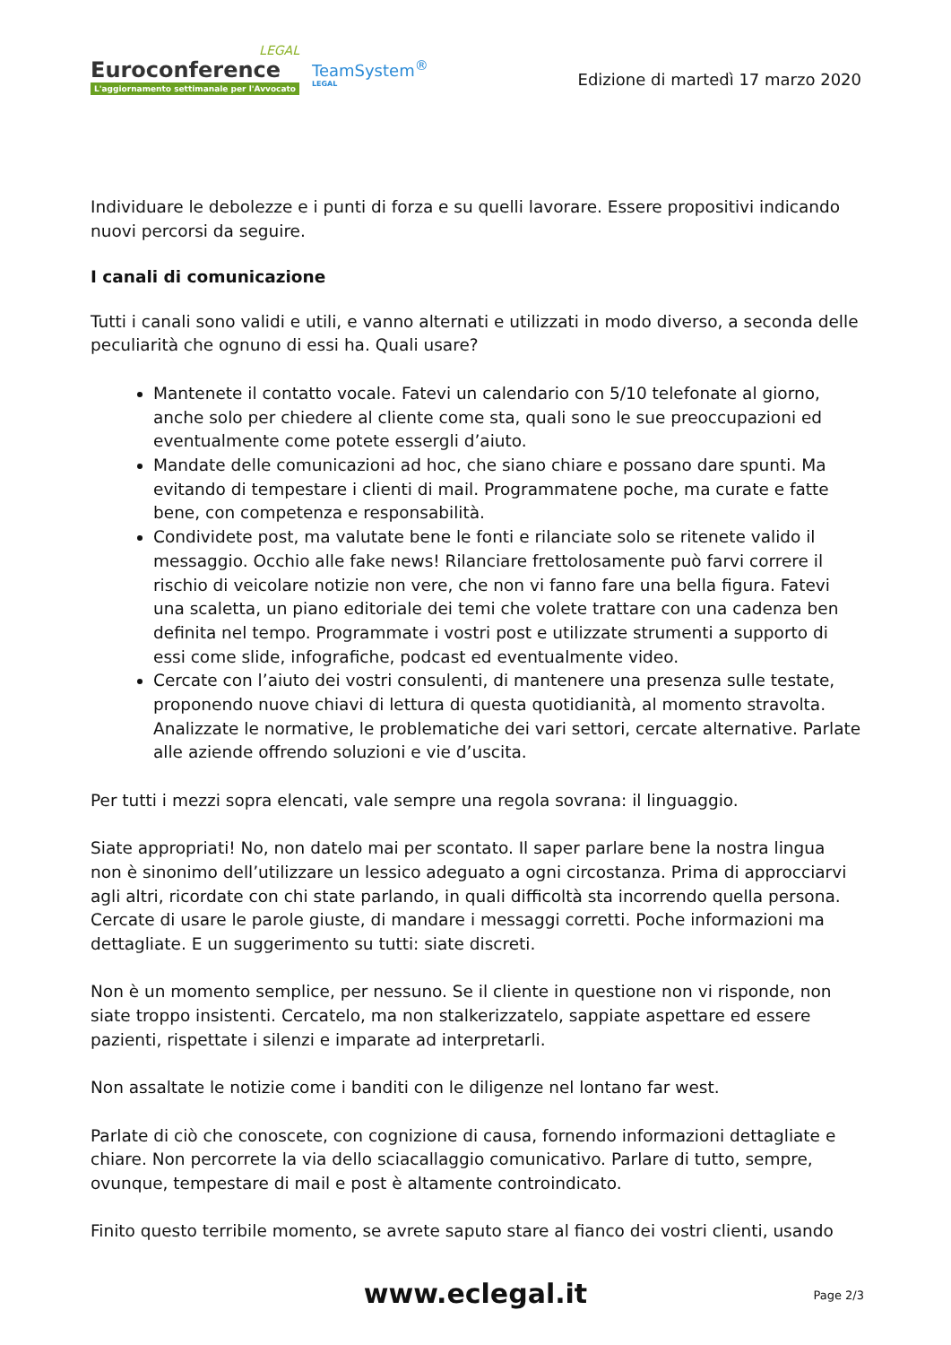LEGAL
Euroconference
L'aggiornamento settimanale per l'Avvocato
TeamSystem<sup>®</sup>
LEGAL
Edizione di martedì 17 marzo 2020
Individuare le debolezze e i punti di forza e su quelli lavorare. Essere propositivi indicando nuovi percorsi da seguire.
I canali di comunicazione
Tutti i canali sono validi e utili, e vanno alternati e utilizzati in modo diverso, a seconda delle peculiarità che ognuno di essi ha. Quali usare?
Mantenete il contatto vocale. Fatevi un calendario con 5/10 telefonate al giorno, anche solo per chiedere al cliente come sta, quali sono le sue preoccupazioni ed eventualmente come potete essergli d’aiuto.
Mandate delle comunicazioni ad hoc, che siano chiare e possano dare spunti. Ma evitando di tempestare i clienti di mail. Programmatene poche, ma curate e fatte bene, con competenza e responsabilità.
Condividete post, ma valutate bene le fonti e rilanciate solo se ritenete valido il messaggio. Occhio alle fake news! Rilanciare frettolosamente può farvi correre il rischio di veicolare notizie non vere, che non vi fanno fare una bella figura. Fatevi una scaletta, un piano editoriale dei temi che volete trattare con una cadenza ben definita nel tempo. Programmate i vostri post e utilizzate strumenti a supporto di essi come slide, infografiche, podcast ed eventualmente video.
Cercate con l’aiuto dei vostri consulenti, di mantenere una presenza sulle testate, proponendo nuove chiavi di lettura di questa quotidianità, al momento stravolta. Analizzate le normative, le problematiche dei vari settori, cercate alternative. Parlate alle aziende offrendo soluzioni e vie d’uscita.
Per tutti i mezzi sopra elencati, vale sempre una regola sovrana: il linguaggio.
Siate appropriati! No, non datelo mai per scontato. Il saper parlare bene la nostra lingua non è sinonimo dell’utilizzare un lessico adeguato a ogni circostanza. Prima di approcciarvi agli altri, ricordate con chi state parlando, in quali difficoltà sta incorrendo quella persona. Cercate di usare le parole giuste, di mandare i messaggi corretti. Poche informazioni ma dettagliate. E un suggerimento su tutti: siate discreti.
Non è un momento semplice, per nessuno. Se il cliente in questione non vi risponde, non siate troppo insistenti. Cercatelo, ma non stalkerizzatelo, sappiate aspettare ed essere pazienti, rispettate i silenzi e imparate ad interpretarli.
Non assaltate le notizie come i banditi con le diligenze nel lontano far west.
Parlate di ciò che conoscete, con cognizione di causa, fornendo informazioni dettagliate e chiare. Non percorrete la via dello sciacallaggio comunicativo. Parlare di tutto, sempre, ovunque, tempestare di mail e post è altamente controindicato.
Finito questo terribile momento, se avrete saputo stare al fianco dei vostri clienti, usando
www.eclegal.it Page 2/3